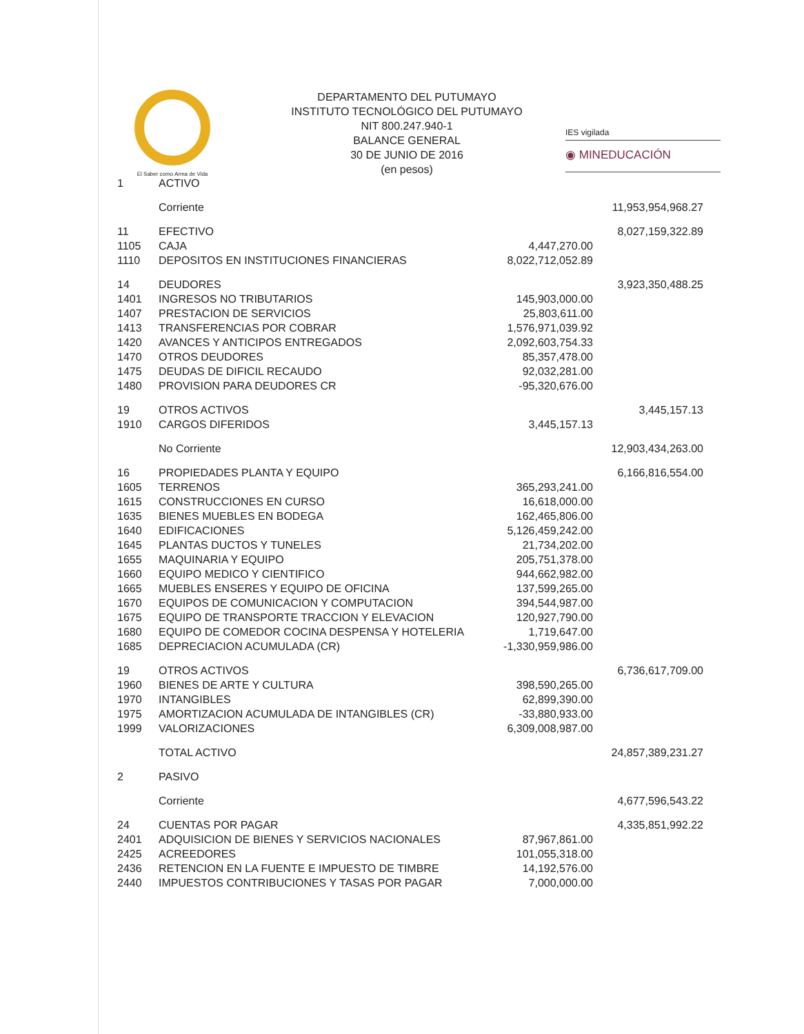El Saber como Arma de Vida
DEPARTAMENTO DEL PUTUMAYO
INSTITUTO TECNOLÓGICO DEL PUTUMAYO
NIT 800.247.940-1
BALANCE GENERAL
30 DE JUNIO DE 2016
(en pesos)
IES vigilada
◉ MINEDUCACIÓN
| 1 | ACTIVO | | |
| | Corriente | | 11,953,954,968.27 |
| 11 | EFECTIVO | | 8,027,159,322.89 |
| 1105 | CAJA | 4,447,270.00 | |
| 1110 | DEPOSITOS EN INSTITUCIONES FINANCIERAS | 8,022,712,052.89 | |
| 14 | DEUDORES | | 3,923,350,488.25 |
| 1401 | INGRESOS NO TRIBUTARIOS | 145,903,000.00 | |
| 1407 | PRESTACION DE SERVICIOS | 25,803,611.00 | |
| 1413 | TRANSFERENCIAS POR COBRAR | 1,576,971,039.92 | |
| 1420 | AVANCES Y ANTICIPOS ENTREGADOS | 2,092,603,754.33 | |
| 1470 | OTROS DEUDORES | 85,357,478.00 | |
| 1475 | DEUDAS DE DIFICIL RECAUDO | 92,032,281.00 | |
| 1480 | PROVISION PARA DEUDORES CR | -95,320,676.00 | |
| 19 | OTROS ACTIVOS | | 3,445,157.13 |
| 1910 | CARGOS DIFERIDOS | 3,445,157.13 | |
| | No Corriente | | 12,903,434,263.00 |
| 16 | PROPIEDADES PLANTA Y EQUIPO | | 6,166,816,554.00 |
| 1605 | TERRENOS | 365,293,241.00 | |
| 1615 | CONSTRUCCIONES EN CURSO | 16,618,000.00 | |
| 1635 | BIENES MUEBLES EN BODEGA | 162,465,806.00 | |
| 1640 | EDIFICACIONES | 5,126,459,242.00 | |
| 1645 | PLANTAS DUCTOS Y TUNELES | 21,734,202.00 | |
| 1655 | MAQUINARIA Y EQUIPO | 205,751,378.00 | |
| 1660 | EQUIPO MEDICO Y CIENTIFICO | 944,662,982.00 | |
| 1665 | MUEBLES ENSERES Y EQUIPO DE OFICINA | 137,599,265.00 | |
| 1670 | EQUIPOS DE COMUNICACION Y COMPUTACION | 394,544,987.00 | |
| 1675 | EQUIPO DE TRANSPORTE TRACCION Y ELEVACION | 120,927,790.00 | |
| 1680 | EQUIPO DE COMEDOR COCINA DESPENSA Y HOTELERIA | 1,719,647.00 | |
| 1685 | DEPRECIACION ACUMULADA (CR) | -1,330,959,986.00 | |
| 19 | OTROS ACTIVOS | | 6,736,617,709.00 |
| 1960 | BIENES DE ARTE Y CULTURA | 398,590,265.00 | |
| 1970 | INTANGIBLES | 62,899,390.00 | |
| 1975 | AMORTIZACION ACUMULADA DE INTANGIBLES (CR) | -33,880,933.00 | |
| 1999 | VALORIZACIONES | 6,309,008,987.00 | |
| | TOTAL ACTIVO | | 24,857,389,231.27 |
| 2 | PASIVO | | |
| | Corriente | | 4,677,596,543.22 |
| 24 | CUENTAS POR PAGAR | | 4,335,851,992.22 |
| 2401 | ADQUISICION DE BIENES Y SERVICIOS NACIONALES | 87,967,861.00 | |
| 2425 | ACREEDORES | 101,055,318.00 | |
| 2436 | RETENCION EN LA FUENTE E IMPUESTO DE TIMBRE | 14,192,576.00 | |
| 2440 | IMPUESTOS CONTRIBUCIONES Y TASAS POR PAGAR | 7,000,000.00 | |